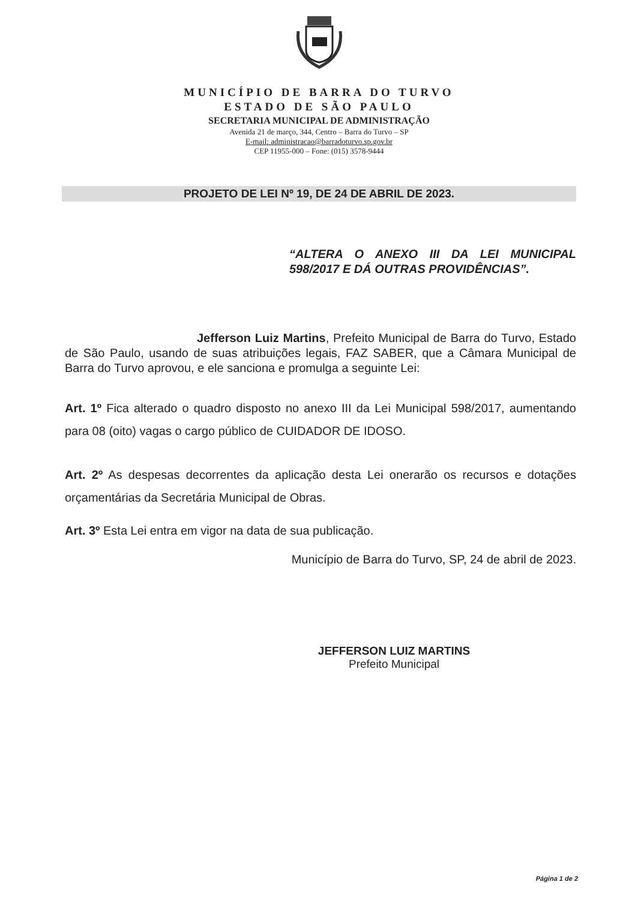MUNICÍPIO DE BARRA DO TURVO
ESTADO DE SÃO PAULO
SECRETARIA MUNICIPAL DE ADMINISTRAÇÃO
Avenida 21 de março, 344, Centro – Barra do Turvo – SP
E-mail: administracao@barradoturvo.sp.gov.br
CEP 11955-000 – Fone: (015) 3578-9444
PROJETO DE LEI Nº 19, DE 24 DE ABRIL DE 2023.
“ALTERA O ANEXO III DA LEI MUNICIPAL 598/2017 E DÁ OUTRAS PROVIDÊNCIAS”.
Jefferson Luiz Martins, Prefeito Municipal de Barra do Turvo, Estado de São Paulo, usando de suas atribuições legais, FAZ SABER, que a Câmara Municipal de Barra do Turvo aprovou, e ele sanciona e promulga a seguinte Lei:
Art. 1º Fica alterado o quadro disposto no anexo III da Lei Municipal 598/2017, aumentando para 08 (oito) vagas o cargo público de CUIDADOR DE IDOSO.
Art. 2º As despesas decorrentes da aplicação desta Lei onerarão os recursos e dotações orçamentárias da Secretária Municipal de Obras.
Art. 3º Esta Lei entra em vigor na data de sua publicação.
Município de Barra do Turvo, SP, 24 de abril de 2023.
JEFFERSON LUIZ MARTINS
Prefeito Municipal
Página 1 de 2